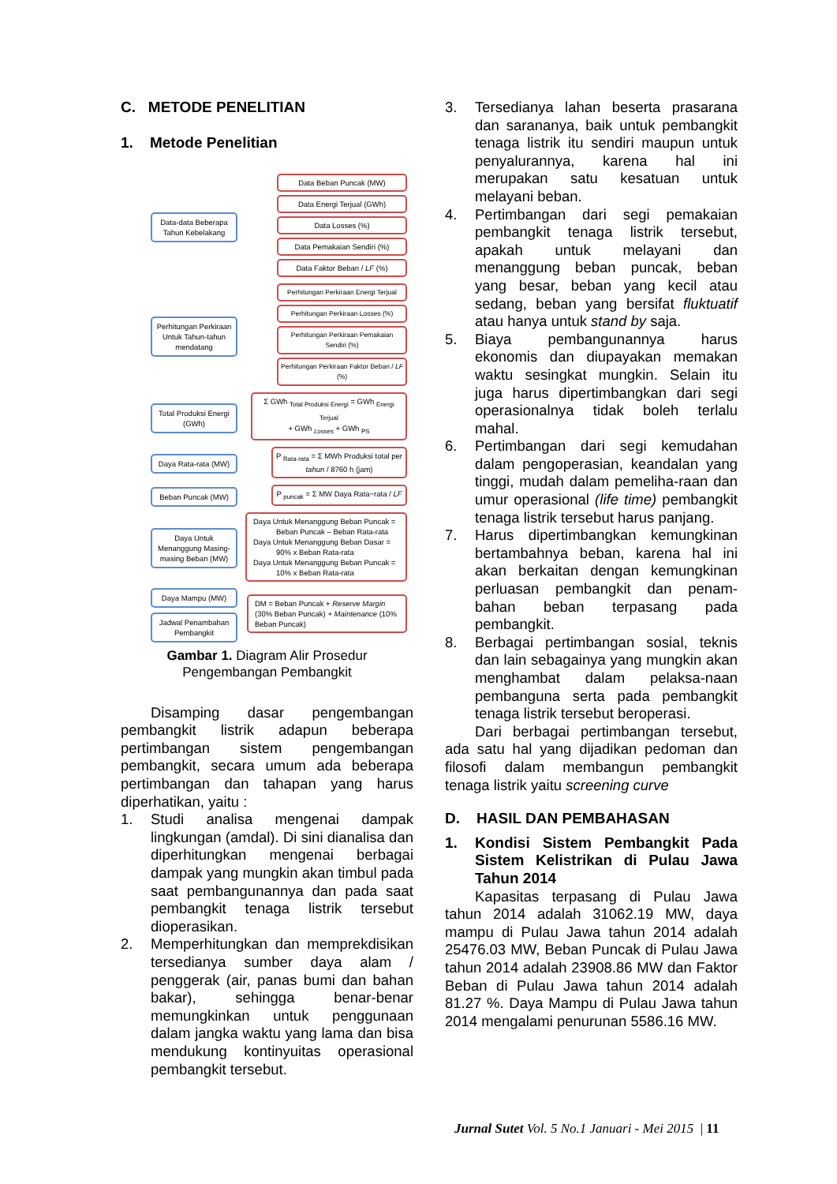C. METODE PENELITIAN
1. Metode Penelitian
Data-data Beberapa Tahun Kebelakang
Data Beban Puncak (MW)
Data Energi Terjual (GWh)
Data Losses (%)
Data Pemakaian Sendiri (%)
Data Faktor Beban / LF (%)
Perhitungan Perkiraan Untuk Tahun-tahun mendatang
Perhitungan Perkiraan Energi Terjual
Perhitungan Perkiraan Losses (%)
Perhitungan Perkiraan Pemakaian Sendiri (%)
Perhitungan Perkiraan Faktor Beban / LF (%)
Total Produksi Energi (GWh)
Σ GWh <sub>Total Produksi Energi</sub> = GWh <sub>Energi Terjual</sub>
+ GWh <sub>Losses</sub> + GWh <sub>PS</sub>
Daya Rata-rata (MW)
P <sub>Rata-rata</sub> = Σ MWh Produksi total per tahun / 8760 h (jam)
Beban Puncak (MW)
P <sub>puncak</sub> = Σ MW Daya Rata−rata / LF
Daya Untuk Menanggung Masing-masing Beban (MW)
Daya Untuk Menanggung Beban Puncak =
Beban Puncak – Beban Rata-rata
Daya Untuk Menanggung Beban Dasar =
90% x Beban Rata-rata
Daya Untuk Menanggung Beban Puncak =
10% x Beban Rata-rata
Daya Mampu (MW)
Jadwal Penambahan Pembangkit
DM = Beban Puncak + Reserve Margin
(30% Beban Puncak) + Maintenance (10% Beban Puncak)
Gambar 1. Diagram Alir Prosedur
Pengembangan Pembangkit
Disamping dasar pengembangan pembangkit listrik adapun beberapa pertimbangan sistem pengembangan pembangkit, secara umum ada beberapa pertimbangan dan tahapan yang harus diperhatikan, yaitu :
1. Studi analisa mengenai dampak lingkungan (amdal). Di sini dianalisa dan diperhitungkan mengenai berbagai dampak yang mungkin akan timbul pada saat pembangunannya dan pada saat pembangkit tenaga listrik tersebut dioperasikan.
2. Memperhitungkan dan memprekdisikan tersedianya sumber daya alam / penggerak (air, panas bumi dan bahan bakar), sehingga benar-benar memungkinkan untuk penggunaan dalam jangka waktu yang lama dan bisa mendukung kontinyuitas operasional pembangkit tersebut.
3. Tersedianya lahan beserta prasarana dan sarananya, baik untuk pembangkit tenaga listrik itu sendiri maupun untuk penyalurannya, karena hal ini merupakan satu kesatuan untuk melayani beban.
4. Pertimbangan dari segi pemakaian pembangkit tenaga listrik tersebut, apakah untuk melayani dan menanggung beban puncak, beban yang besar, beban yang kecil atau sedang, beban yang bersifat fluktuatif atau hanya untuk stand by saja.
5. Biaya pembangunannya harus ekonomis dan diupayakan memakan waktu sesingkat mungkin. Selain itu juga harus dipertimbangkan dari segi operasionalnya tidak boleh terlalu mahal.
6. Pertimbangan dari segi kemudahan dalam pengoperasian, keandalan yang tinggi, mudah dalam pemeliha-raan dan umur operasional (life time) pembangkit tenaga listrik tersebut harus panjang.
7. Harus dipertimbangkan kemungkinan bertambahnya beban, karena hal ini akan berkaitan dengan kemungkinan perluasan pembangkit dan penam-bahan beban terpasang pada pembangkit.
8. Berbagai pertimbangan sosial, teknis dan lain sebagainya yang mungkin akan menghambat dalam pelaksa-naan pembanguna serta pada pembangkit tenaga listrik tersebut beroperasi.
Dari berbagai pertimbangan tersebut, ada satu hal yang dijadikan pedoman dan filosofi dalam membangun pembangkit tenaga listrik yaitu screening curve
D. HASIL DAN PEMBAHASAN
1. Kondisi Sistem Pembangkit Pada Sistem Kelistrikan di Pulau Jawa Tahun 2014
Kapasitas terpasang di Pulau Jawa tahun 2014 adalah 31062.19 MW, daya mampu di Pulau Jawa tahun 2014 adalah 25476.03 MW, Beban Puncak di Pulau Jawa tahun 2014 adalah 23908.86 MW dan Faktor Beban di Pulau Jawa tahun 2014 adalah 81.27 %. Daya Mampu di Pulau Jawa tahun 2014 mengalami penurunan 5586.16 MW.
Jurnal Sutet Vol. 5 No.1 Januari - Mei 2015 | 11